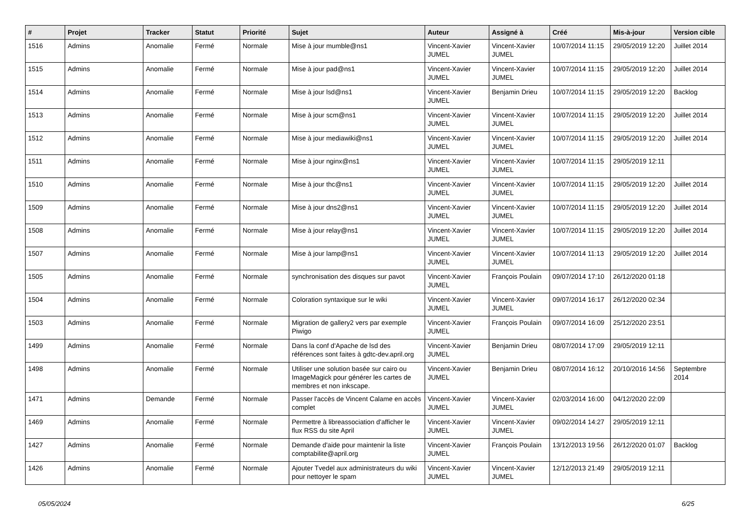| # | Projet | Tracker | Statut | Priorité | Sujet | Auteur | Assigné à | Créé | Mis-à-jour | Version cible |
| --- | --- | --- | --- | --- | --- | --- | --- | --- | --- | --- |
| 1516 | Admins | Anomalie | Fermé | Normale | Mise à jour mumble@ns1 | Vincent-Xavier JUMEL | Vincent-Xavier JUMEL | 10/07/2014 11:15 | 29/05/2019 12:20 | Juillet 2014 |
| 1515 | Admins | Anomalie | Fermé | Normale | Mise à jour pad@ns1 | Vincent-Xavier JUMEL | Vincent-Xavier JUMEL | 10/07/2014 11:15 | 29/05/2019 12:20 | Juillet 2014 |
| 1514 | Admins | Anomalie | Fermé | Normale | Mise à jour lsd@ns1 | Vincent-Xavier JUMEL | Benjamin Drieu | 10/07/2014 11:15 | 29/05/2019 12:20 | Backlog |
| 1513 | Admins | Anomalie | Fermé | Normale | Mise à jour scm@ns1 | Vincent-Xavier JUMEL | Vincent-Xavier JUMEL | 10/07/2014 11:15 | 29/05/2019 12:20 | Juillet 2014 |
| 1512 | Admins | Anomalie | Fermé | Normale | Mise à jour mediawiki@ns1 | Vincent-Xavier JUMEL | Vincent-Xavier JUMEL | 10/07/2014 11:15 | 29/05/2019 12:20 | Juillet 2014 |
| 1511 | Admins | Anomalie | Fermé | Normale | Mise à jour nginx@ns1 | Vincent-Xavier JUMEL | Vincent-Xavier JUMEL | 10/07/2014 11:15 | 29/05/2019 12:11 | |
| 1510 | Admins | Anomalie | Fermé | Normale | Mise à jour thc@ns1 | Vincent-Xavier JUMEL | Vincent-Xavier JUMEL | 10/07/2014 11:15 | 29/05/2019 12:20 | Juillet 2014 |
| 1509 | Admins | Anomalie | Fermé | Normale | Mise à jour dns2@ns1 | Vincent-Xavier JUMEL | Vincent-Xavier JUMEL | 10/07/2014 11:15 | 29/05/2019 12:20 | Juillet 2014 |
| 1508 | Admins | Anomalie | Fermé | Normale | Mise à jour relay@ns1 | Vincent-Xavier JUMEL | Vincent-Xavier JUMEL | 10/07/2014 11:15 | 29/05/2019 12:20 | Juillet 2014 |
| 1507 | Admins | Anomalie | Fermé | Normale | Mise à jour lamp@ns1 | Vincent-Xavier JUMEL | Vincent-Xavier JUMEL | 10/07/2014 11:13 | 29/05/2019 12:20 | Juillet 2014 |
| 1505 | Admins | Anomalie | Fermé | Normale | synchronisation des disques sur pavot | Vincent-Xavier JUMEL | François Poulain | 09/07/2014 17:10 | 26/12/2020 01:18 | |
| 1504 | Admins | Anomalie | Fermé | Normale | Coloration syntaxique sur le wiki | Vincent-Xavier JUMEL | Vincent-Xavier JUMEL | 09/07/2014 16:17 | 26/12/2020 02:34 | |
| 1503 | Admins | Anomalie | Fermé | Normale | Migration de gallery2 vers par exemple Piwigo | Vincent-Xavier JUMEL | François Poulain | 09/07/2014 16:09 | 25/12/2020 23:51 | |
| 1499 | Admins | Anomalie | Fermé | Normale | Dans la conf d'Apache de lsd des références sont faites à gdtc-dev.april.org | Vincent-Xavier JUMEL | Benjamin Drieu | 08/07/2014 17:09 | 29/05/2019 12:11 | |
| 1498 | Admins | Anomalie | Fermé | Normale | Utiliser une solution basée sur cairo ou ImageMagick pour générer les cartes de membres et non inkscape. | Vincent-Xavier JUMEL | Benjamin Drieu | 08/07/2014 16:12 | 20/10/2016 14:56 | Septembre 2014 |
| 1471 | Admins | Demande | Fermé | Normale | Passer l'accès de Vincent Calame en accès complet | Vincent-Xavier JUMEL | Vincent-Xavier JUMEL | 02/03/2014 16:00 | 04/12/2020 22:09 | |
| 1469 | Admins | Anomalie | Fermé | Normale | Permettre à libreassociation d'afficher le flux RSS du site April | Vincent-Xavier JUMEL | Vincent-Xavier JUMEL | 09/02/2014 14:27 | 29/05/2019 12:11 | |
| 1427 | Admins | Anomalie | Fermé | Normale | Demande d'aide pour maintenir la liste comptabilite@april.org | Vincent-Xavier JUMEL | François Poulain | 13/12/2013 19:56 | 26/12/2020 01:07 | Backlog |
| 1426 | Admins | Anomalie | Fermé | Normale | Ajouter Tvedel aux administrateurs du wiki pour nettoyer le spam | Vincent-Xavier JUMEL | Vincent-Xavier JUMEL | 12/12/2013 21:49 | 29/05/2019 12:11 | |
05/05/2024 6/25